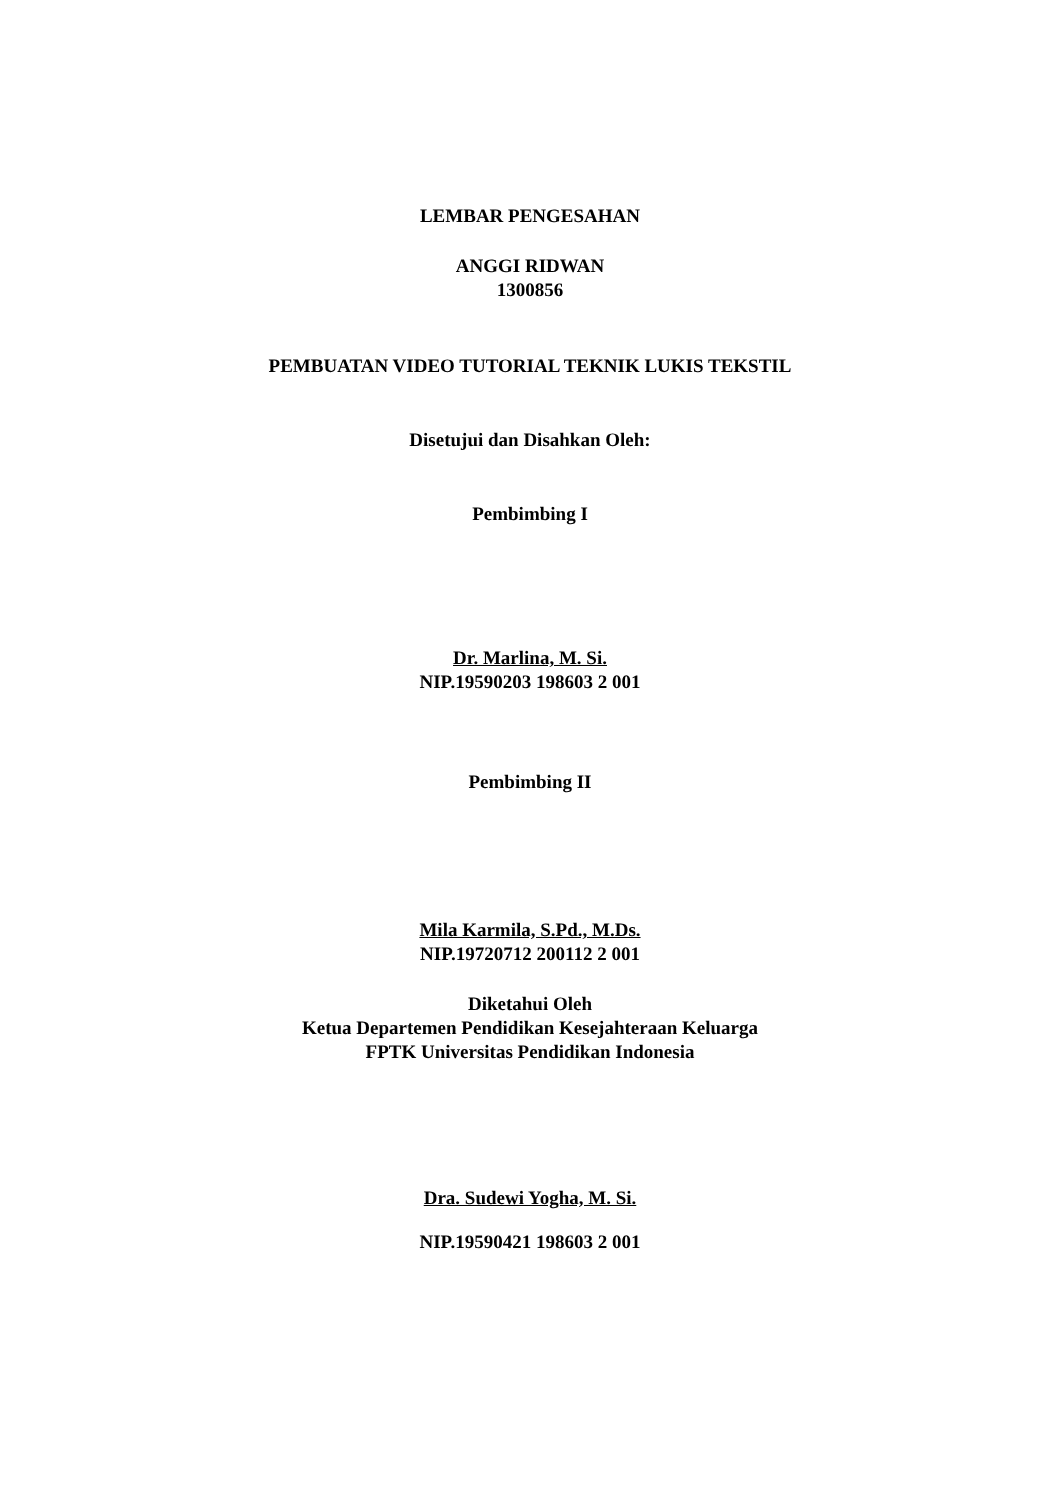LEMBAR PENGESAHAN
ANGGI RIDWAN
1300856
PEMBUATAN VIDEO TUTORIAL TEKNIK LUKIS TEKSTIL
Disetujui dan Disahkan Oleh:
Pembimbing I
Dr. Marlina, M. Si.
NIP.19590203 198603 2 001
Pembimbing II
Mila Karmila, S.Pd., M.Ds.
NIP.19720712 200112 2 001
Diketahui Oleh
Ketua Departemen Pendidikan Kesejahteraan Keluarga
FPTK Universitas Pendidikan Indonesia
Dra. Sudewi Yogha, M. Si.
NIP.19590421 198603 2 001